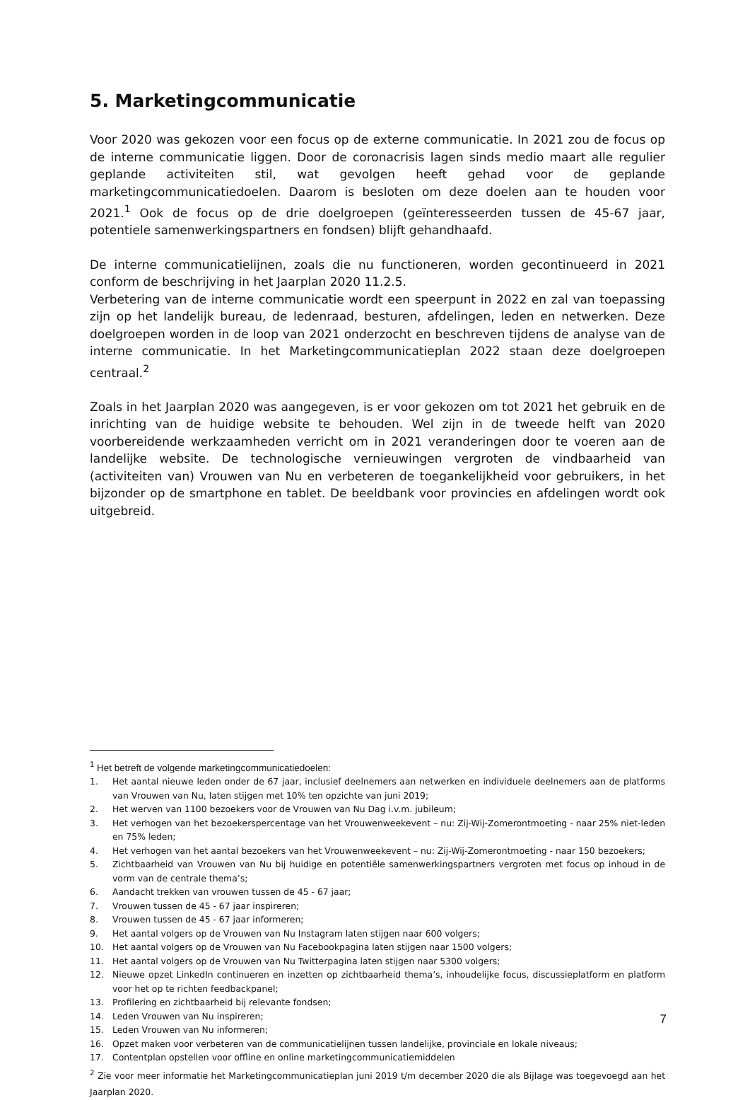5. Marketingcommunicatie
Voor 2020 was gekozen voor een focus op de externe communicatie. In 2021 zou de focus op de interne communicatie liggen. Door de coronacrisis lagen sinds medio maart alle regulier geplande activiteiten stil, wat gevolgen heeft gehad voor de geplande marketingcommunicatiedoelen. Daarom is besloten om deze doelen aan te houden voor 2021.<sup>1</sup> Ook de focus op de drie doelgroepen (geïnteresseerden tussen de 45-67 jaar, potentiele samenwerkingspartners en fondsen) blijft gehandhaafd.
De interne communicatielijnen, zoals die nu functioneren, worden gecontinueerd in 2021 conform de beschrijving in het Jaarplan 2020 11.2.5.
Verbetering van de interne communicatie wordt een speerpunt in 2022 en zal van toepassing zijn op het landelijk bureau, de ledenraad, besturen, afdelingen, leden en netwerken. Deze doelgroepen worden in de loop van 2021 onderzocht en beschreven tijdens de analyse van de interne communicatie. In het Marketingcommunicatieplan 2022 staan deze doelgroepen centraal.<sup>2</sup>
Zoals in het Jaarplan 2020 was aangegeven, is er voor gekozen om tot 2021 het gebruik en de inrichting van de huidige website te behouden. Wel zijn in de tweede helft van 2020 voorbereidende werkzaamheden verricht om in 2021 veranderingen door te voeren aan de landelijke website. De technologische vernieuwingen vergroten de vindbaarheid van (activiteiten van) Vrouwen van Nu en verbeteren de toegankelijkheid voor gebruikers, in het bijzonder op de smartphone en tablet. De beeldbank voor provincies en afdelingen wordt ook uitgebreid.
<sup>1</sup> Het betreft de volgende marketingcommunicatiedoelen:
1. Het aantal nieuwe leden onder de 67 jaar, inclusief deelnemers aan netwerken en individuele deelnemers aan de platforms van Vrouwen van Nu, laten stijgen met 10% ten opzichte van juni 2019;
2. Het werven van 1100 bezoekers voor de Vrouwen van Nu Dag i.v.m. jubileum;
3. Het verhogen van het bezoekerspercentage van het Vrouwenweekevent – nu: Zij-Wij-Zomerontmoeting - naar 25% niet-leden en 75% leden;
4. Het verhogen van het aantal bezoekers van het Vrouwenweekevent – nu: Zij-Wij-Zomerontmoeting - naar 150 bezoekers;
5. Zichtbaarheid van Vrouwen van Nu bij huidige en potentiële samenwerkingspartners vergroten met focus op inhoud in de vorm van de centrale thema’s;
6. Aandacht trekken van vrouwen tussen de 45 - 67 jaar;
7. Vrouwen tussen de 45 - 67 jaar inspireren;
8. Vrouwen tussen de 45 - 67 jaar informeren;
9. Het aantal volgers op de Vrouwen van Nu Instagram laten stijgen naar 600 volgers;
10. Het aantal volgers op de Vrouwen van Nu Facebookpagina laten stijgen naar 1500 volgers;
11. Het aantal volgers op de Vrouwen van Nu Twitterpagina laten stijgen naar 5300 volgers;
12. Nieuwe opzet LinkedIn continueren en inzetten op zichtbaarheid thema’s, inhoudelijke focus, discussieplatform en platform voor het op te richten feedbackpanel;
13. Profilering en zichtbaarheid bij relevante fondsen;
14. Leden Vrouwen van Nu inspireren;
15. Leden Vrouwen van Nu informeren;
16. Opzet maken voor verbeteren van de communicatielijnen tussen landelijke, provinciale en lokale niveaus;
17. Contentplan opstellen voor offline en online marketingcommunicatiemiddelen
<sup>2</sup> Zie voor meer informatie het Marketingcommunicatieplan juni 2019 t/m december 2020 die als Bijlage was toegevoegd aan het Jaarplan 2020.
7